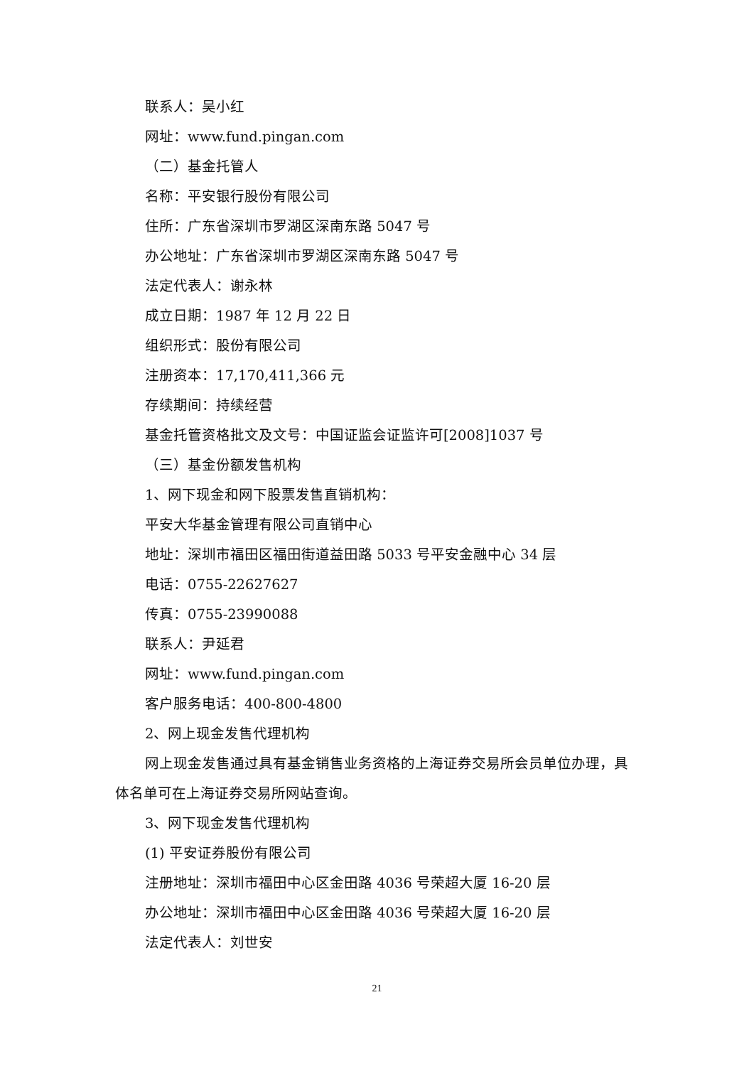联系人：吴小红
网址：www.fund.pingan.com
（二）基金托管人
名称：平安银行股份有限公司
住所：广东省深圳市罗湖区深南东路 5047 号
办公地址：广东省深圳市罗湖区深南东路 5047 号
法定代表人：谢永林
成立日期：1987 年 12 月 22 日
组织形式：股份有限公司
注册资本：17,170,411,366 元
存续期间：持续经营
基金托管资格批文及文号：中国证监会证监许可[2008]1037 号
（三）基金份额发售机构
1、网下现金和网下股票发售直销机构：
平安大华基金管理有限公司直销中心
地址：深圳市福田区福田街道益田路 5033 号平安金融中心 34 层
电话：0755-22627627
传真：0755-23990088
联系人：尹延君
网址：www.fund.pingan.com
客户服务电话：400-800-4800
2、网上现金发售代理机构
网上现金发售通过具有基金销售业务资格的上海证券交易所会员单位办理，具体名单可在上海证券交易所网站查询。
3、网下现金发售代理机构
(1) 平安证券股份有限公司
注册地址：深圳市福田中心区金田路 4036 号荣超大厦 16-20 层
办公地址：深圳市福田中心区金田路 4036 号荣超大厦 16-20 层
法定代表人：刘世安
21